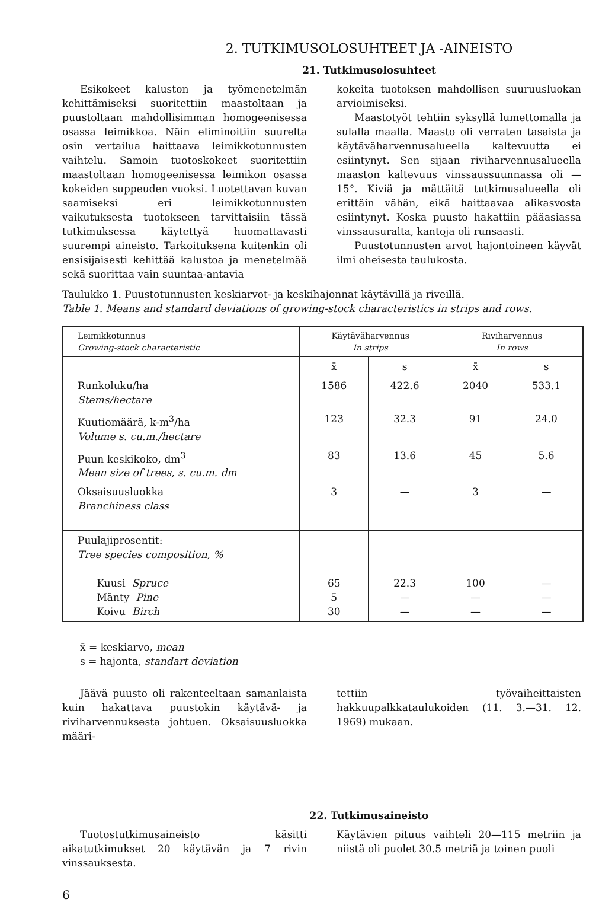2. TUTKIMUSOLOSUHTEET JA -AINEISTO
21. Tutkimusolosuhteet
Esikokeet kaluston ja työmenetelmän kehittämiseksi suoritettiin maastoltaan ja puustoltaan mahdollisimman homogeenisessa osassa leimikkoa. Näin eliminoitiin suurelta osin vertailua haittaava leimikkotunnusten vaihtelu. Samoin tuotoskokeet suoritettiin maastoltaan homogeenisessa leimikon osassa kokeiden suppeuden vuoksi. Luotettavan kuvan saamiseksi eri leimikkotunnusten vaikutuksesta tuotokseen tarvittaisiin tässä tutkimuksessa käytettyä huomattavasti suurempi aineisto. Tarkoituksena kuitenkin oli ensisijaisesti kehittää kalustoa ja menetelmää sekä suorittaa vain suuntaa-antavia
kokeita tuotoksen mahdollisen suuruusluokan arvioimiseksi.
Maastotyöt tehtiin syksyllä lumettomalla ja sulalla maalla. Maasto oli verraten tasaista ja käytäväharvennusalueella kaltevuutta ei esiintynyt. Sen sijaan riviharvennusalueella maaston kaltevuus vinssaussuunnassa oli —15°. Kiviä ja mättäitä tutkimusalueella oli erittäin vähän, eikä haittaavaa alikasvosta esiintynyt. Koska puusto hakattiin pääasiassa vinssausuralta, kantoja oli runsaasti.
Puustotunnusten arvot hajontoineen käyvät ilmi oheisesta taulukosta.
Taulukko 1. Puustotunnusten keskiarvot- ja keskihajonnat käytävillä ja riveillä.
Table 1. Means and standard deviations of growing-stock characteristics in strips and rows.
| Leimikkotunnus Growing-stock characteristic | Käytäväharvennus In strips | | Riviharvennus In rows | |
| --- | --- | --- | --- | --- |
| | x̄ | s | x̄ | s |
| Runkoluku/ha Stems/hectare | 1586 | 422.6 | 2040 | 533.1 |
| Kuutiomäärä, k-m<sup>3</sup>/ha Volume s. cu.m./hectare | 123 | 32.3 | 91 | 24.0 |
| Puun keskikoko, dm<sup>3</sup> Mean size of trees, s. cu.m. dm | 83 | 13.6 | 45 | 5.6 |
| Oksaisuusluokka Branchiness class | 3 | — | 3 | — |
| Puulajiprosentit: Tree species composition, % Kuusi Spruce Mänty Pine Koivu Birch | 65 5 30 | 22.3 — — | 100 — — | — — — |
x̄ = keskiarvo, mean
s = hajonta, standart deviation
Jäävä puusto oli rakenteeltaan samanlaista kuin hakattava puustokin käytävä- ja riviharvennuksesta johtuen. Oksaisuusluokka määri-
tettiin työvaiheittaisten hakkuupalkkataulukoiden (11. 3.—31. 12. 1969) mukaan.
22. Tutkimusaineisto
Tuotostutkimusaineisto käsitti aikatutkimukset 20 käytävän ja 7 rivin vinssauksesta.
Käytävien pituus vaihteli 20—115 metriin ja niistä oli puolet 30.5 metriä ja toinen puoli
6